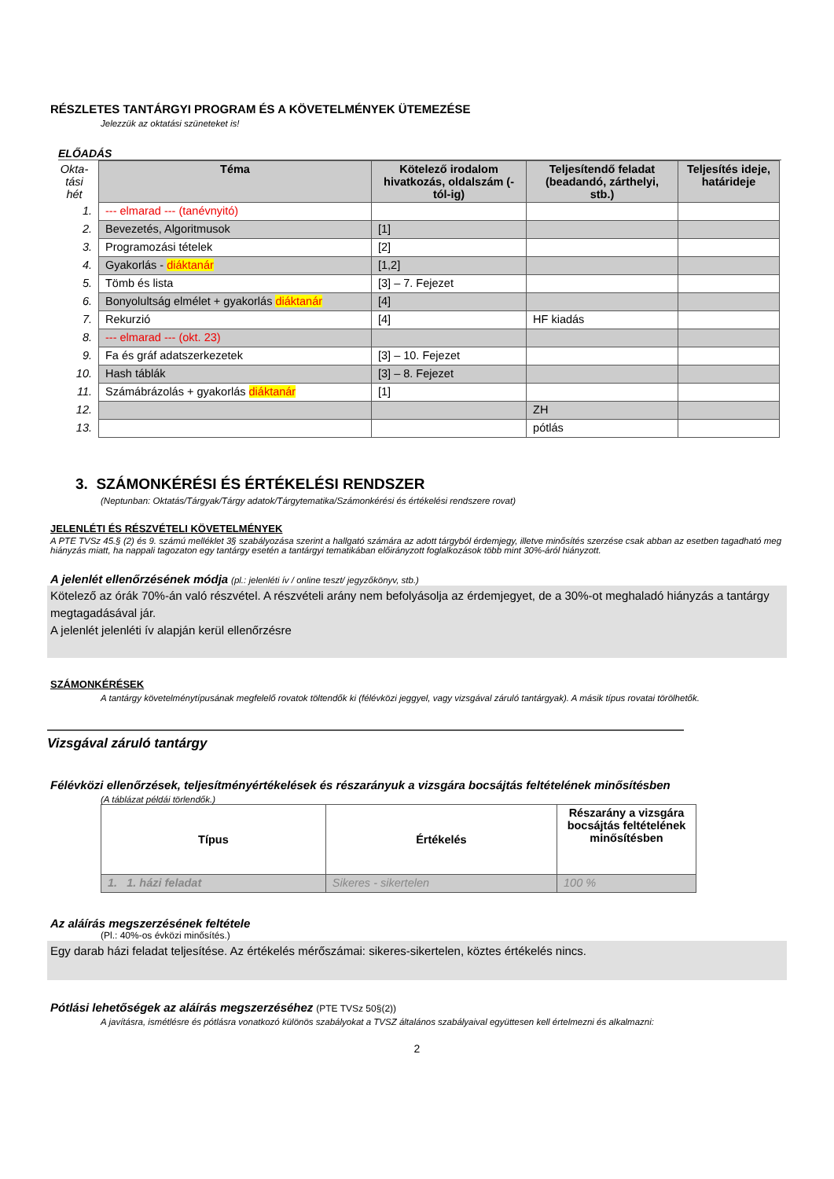RÉSZLETES TANTÁRGYI PROGRAM ÉS A KÖVETELMÉNYEK ÜTEMEZÉSE
Jelezzük az oktatási szüneteket is!
ELŐADÁS
| Okta- tási hét | Téma | Kötelező irodalom hivatkozás, oldalszám (-tól-ig) | Teljesítendő feladat (beadandó, zárthelyi, stb.) | Teljesítés ideje, határideje |
| 1. | --- elmarad --- (tanévnyitó) | | | |
| 2. | Bevezetés, Algoritmusok | [1] | | |
| 3. | Programozási tételek | [2] | | |
| 4. | Gyakorlás - diáktanár | [1,2] | | |
| 5. | Tömb és lista | [3] – 7. Fejezet | | |
| 6. | Bonyolultság elmélet + gyakorlás diáktanár | [4] | | |
| 7. | Rekurzió | [4] | HF kiadás | |
| 8. | --- elmarad --- (okt. 23) | | | |
| 9. | Fa és gráf adatszerkezetek | [3] – 10. Fejezet | | |
| 10. | Hash táblák | [3] – 8. Fejezet | | |
| 11. | Számábrázolás + gyakorlás diáktanár | [1] | | |
| 12. | | | ZH | |
| 13. | | | pótlás | |
3. SZÁMONKÉRÉSI ÉS ÉRTÉKELÉSI RENDSZER
(Neptunban: Oktatás/Tárgyak/Tárgy adatok/Tárgytematika/Számonkérési és értékelési rendszere rovat)
JELENLÉTI ÉS RÉSZVÉTELI KÖVETELMÉNYEK
A PTE TVSz 45.§ (2) és 9. számú melléklet 3§ szabályozása szerint a hallgató számára az adott tárgyból érdemjegy, illetve minősítés szerzése csak abban az esetben tagadható meg hiányzás miatt, ha nappali tagozaton egy tantárgy esetén a tantárgyi tematikában előirányzott foglalkozások több mint 30%-áról hiányzott.
A jelenlét ellenőrzésének módja (pl.: jelenléti ív / online teszt/ jegyzőkönyv, stb.)
Kötelező az órák 70%-án való részvétel. A részvételi arány nem befolyásolja az érdemjegyet, de a 30%-ot meghaladó hiányzás a tantárgy megtagadásával jár.
A jelenlét jelenléti ív alapján kerül ellenőrzésre
SZÁMONKÉRÉSEK
A tantárgy követelménytípusának megfelelő rovatok töltendők ki (félévközi jeggyel, vagy vizsgával záruló tantárgyak). A másik típus rovatai törölhetők.
Vizsgával záruló tantárgy
Félévközi ellenőrzések, teljesítményértékelések és részarányuk a vizsgára bocsájtás feltételének minősítésben
(A táblázat példái törlendők.)
| Típus | Értékelés | Részarány a vizsgára bocsájtás feltételének minősítésben |
| 1. 1. házi feladat | Sikeres - sikertelen | 100 % |
Az aláírás megszerzésének feltétele
(Pl.: 40%-os évközi minősítés.)
Egy darab házi feladat teljesítése. Az értékelés mérőszámai: sikeres-sikertelen, köztes értékelés nincs.
Pótlási lehetőségek az aláírás megszerzéséhez (PTE TVSz 50§(2))
A javításra, ismétlésre és pótlásra vonatkozó különös szabályokat a TVSZ általános szabályaival együttesen kell értelmezni és alkalmazni:
2